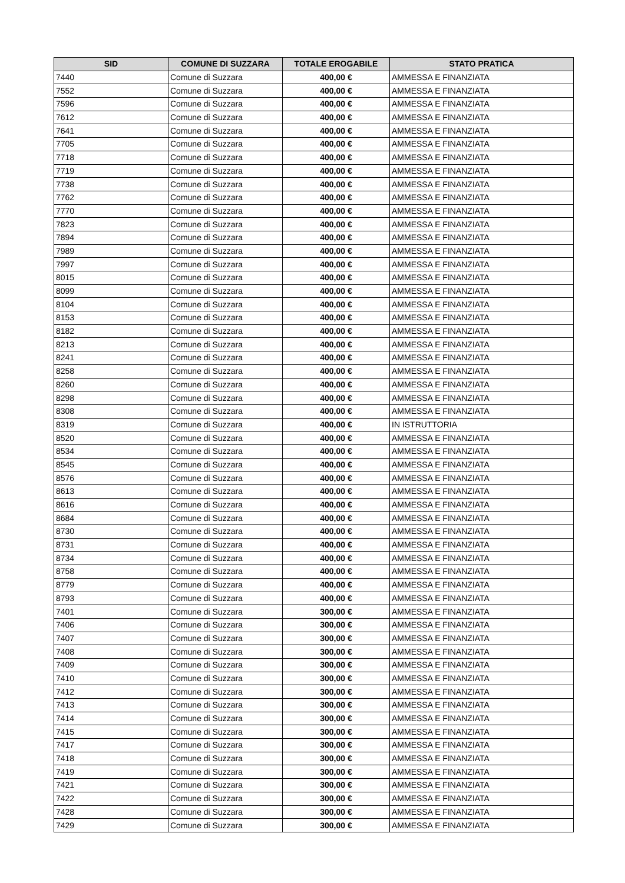| SID | COMUNE DI SUZZARA | TOTALE EROGABILE | STATO PRATICA |
| --- | --- | --- | --- |
| 7440 | Comune di Suzzara | 400,00 € | AMMESSA E FINANZIATA |
| 7552 | Comune di Suzzara | 400,00 € | AMMESSA E FINANZIATA |
| 7596 | Comune di Suzzara | 400,00 € | AMMESSA E FINANZIATA |
| 7612 | Comune di Suzzara | 400,00 € | AMMESSA E FINANZIATA |
| 7641 | Comune di Suzzara | 400,00 € | AMMESSA E FINANZIATA |
| 7705 | Comune di Suzzara | 400,00 € | AMMESSA E FINANZIATA |
| 7718 | Comune di Suzzara | 400,00 € | AMMESSA E FINANZIATA |
| 7719 | Comune di Suzzara | 400,00 € | AMMESSA E FINANZIATA |
| 7738 | Comune di Suzzara | 400,00 € | AMMESSA E FINANZIATA |
| 7762 | Comune di Suzzara | 400,00 € | AMMESSA E FINANZIATA |
| 7770 | Comune di Suzzara | 400,00 € | AMMESSA E FINANZIATA |
| 7823 | Comune di Suzzara | 400,00 € | AMMESSA E FINANZIATA |
| 7894 | Comune di Suzzara | 400,00 € | AMMESSA E FINANZIATA |
| 7989 | Comune di Suzzara | 400,00 € | AMMESSA E FINANZIATA |
| 7997 | Comune di Suzzara | 400,00 € | AMMESSA E FINANZIATA |
| 8015 | Comune di Suzzara | 400,00 € | AMMESSA E FINANZIATA |
| 8099 | Comune di Suzzara | 400,00 € | AMMESSA E FINANZIATA |
| 8104 | Comune di Suzzara | 400,00 € | AMMESSA E FINANZIATA |
| 8153 | Comune di Suzzara | 400,00 € | AMMESSA E FINANZIATA |
| 8182 | Comune di Suzzara | 400,00 € | AMMESSA E FINANZIATA |
| 8213 | Comune di Suzzara | 400,00 € | AMMESSA E FINANZIATA |
| 8241 | Comune di Suzzara | 400,00 € | AMMESSA E FINANZIATA |
| 8258 | Comune di Suzzara | 400,00 € | AMMESSA E FINANZIATA |
| 8260 | Comune di Suzzara | 400,00 € | AMMESSA E FINANZIATA |
| 8298 | Comune di Suzzara | 400,00 € | AMMESSA E FINANZIATA |
| 8308 | Comune di Suzzara | 400,00 € | AMMESSA E FINANZIATA |
| 8319 | Comune di Suzzara | 400,00 € | IN ISTRUTTORIA |
| 8520 | Comune di Suzzara | 400,00 € | AMMESSA E FINANZIATA |
| 8534 | Comune di Suzzara | 400,00 € | AMMESSA E FINANZIATA |
| 8545 | Comune di Suzzara | 400,00 € | AMMESSA E FINANZIATA |
| 8576 | Comune di Suzzara | 400,00 € | AMMESSA E FINANZIATA |
| 8613 | Comune di Suzzara | 400,00 € | AMMESSA E FINANZIATA |
| 8616 | Comune di Suzzara | 400,00 € | AMMESSA E FINANZIATA |
| 8684 | Comune di Suzzara | 400,00 € | AMMESSA E FINANZIATA |
| 8730 | Comune di Suzzara | 400,00 € | AMMESSA E FINANZIATA |
| 8731 | Comune di Suzzara | 400,00 € | AMMESSA E FINANZIATA |
| 8734 | Comune di Suzzara | 400,00 € | AMMESSA E FINANZIATA |
| 8758 | Comune di Suzzara | 400,00 € | AMMESSA E FINANZIATA |
| 8779 | Comune di Suzzara | 400,00 € | AMMESSA E FINANZIATA |
| 8793 | Comune di Suzzara | 400,00 € | AMMESSA E FINANZIATA |
| 7401 | Comune di Suzzara | 300,00 € | AMMESSA E FINANZIATA |
| 7406 | Comune di Suzzara | 300,00 € | AMMESSA E FINANZIATA |
| 7407 | Comune di Suzzara | 300,00 € | AMMESSA E FINANZIATA |
| 7408 | Comune di Suzzara | 300,00 € | AMMESSA E FINANZIATA |
| 7409 | Comune di Suzzara | 300,00 € | AMMESSA E FINANZIATA |
| 7410 | Comune di Suzzara | 300,00 € | AMMESSA E FINANZIATA |
| 7412 | Comune di Suzzara | 300,00 € | AMMESSA E FINANZIATA |
| 7413 | Comune di Suzzara | 300,00 € | AMMESSA E FINANZIATA |
| 7414 | Comune di Suzzara | 300,00 € | AMMESSA E FINANZIATA |
| 7415 | Comune di Suzzara | 300,00 € | AMMESSA E FINANZIATA |
| 7417 | Comune di Suzzara | 300,00 € | AMMESSA E FINANZIATA |
| 7418 | Comune di Suzzara | 300,00 € | AMMESSA E FINANZIATA |
| 7419 | Comune di Suzzara | 300,00 € | AMMESSA E FINANZIATA |
| 7421 | Comune di Suzzara | 300,00 € | AMMESSA E FINANZIATA |
| 7422 | Comune di Suzzara | 300,00 € | AMMESSA E FINANZIATA |
| 7428 | Comune di Suzzara | 300,00 € | AMMESSA E FINANZIATA |
| 7429 | Comune di Suzzara | 300,00 € | AMMESSA E FINANZIATA |